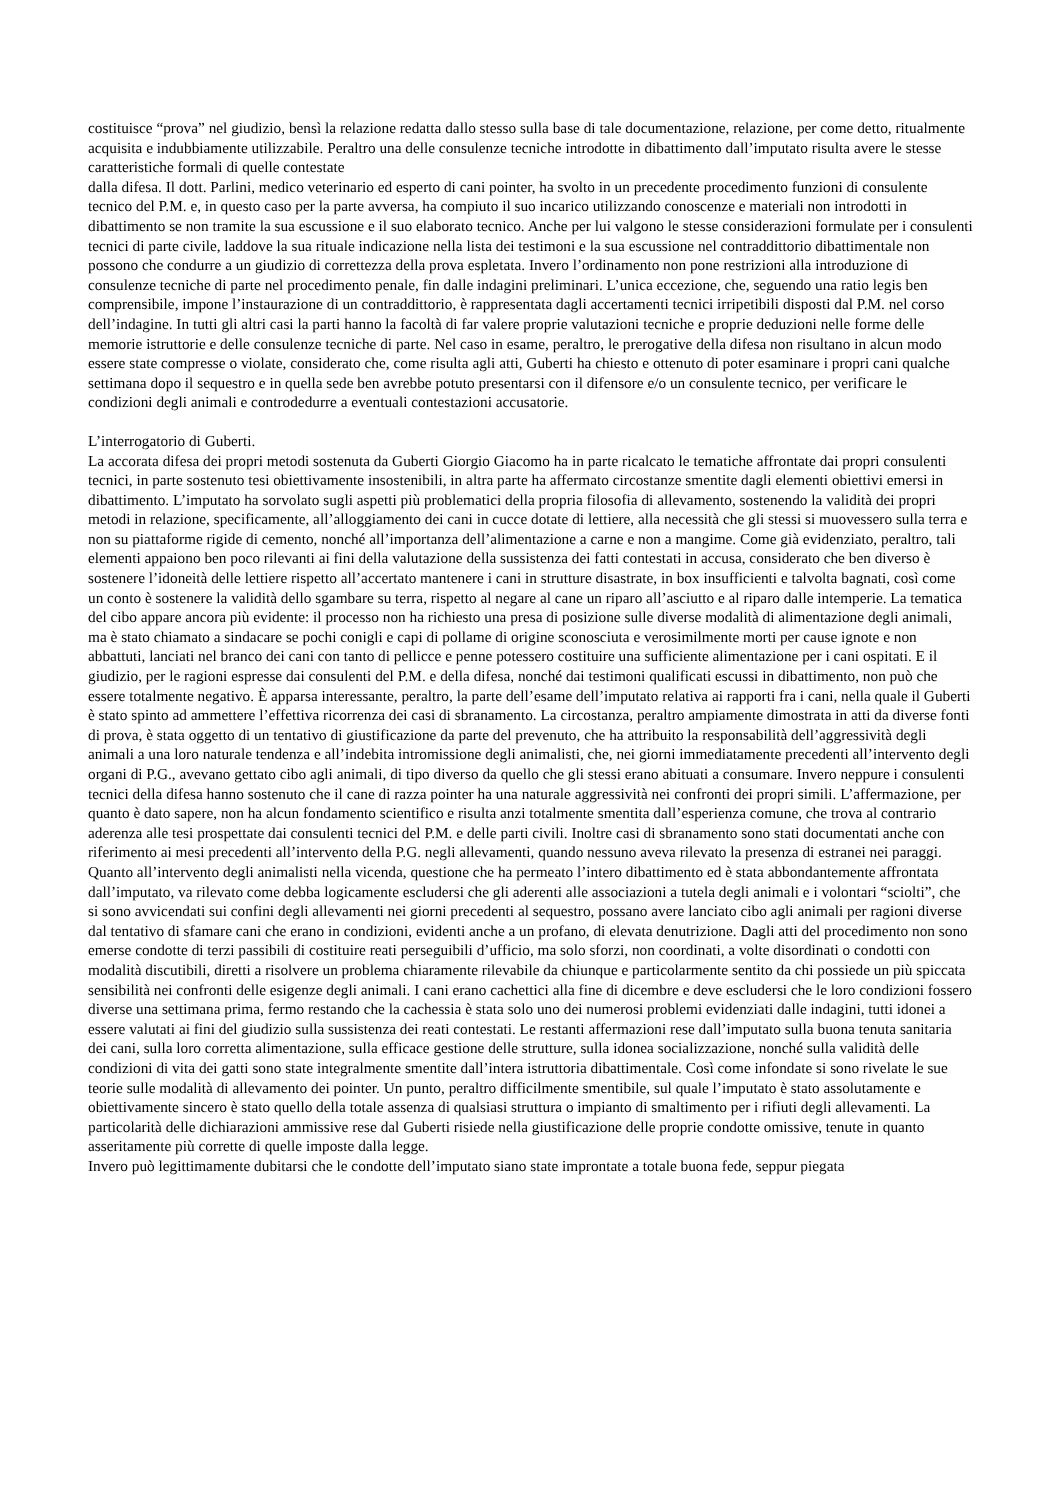costituisce “prova” nel giudizio, bensì la relazione redatta dallo stesso sulla base di tale documentazione, relazione, per come detto, ritualmente acquisita e indubbiamente utilizzabile. Peraltro una delle consulenze tecniche introdotte in dibattimento dall’imputato risulta avere le stesse caratteristiche formali di quelle contestate
dalla difesa. Il dott. Parlini, medico veterinario ed esperto di cani pointer, ha svolto in un precedente procedimento funzioni di consulente tecnico del P.M. e, in questo caso per la parte avversa, ha compiuto il suo incarico utilizzando conoscenze e materiali non introdotti in dibattimento se non tramite la sua escussione e il suo elaborato tecnico. Anche per lui valgono le stesse considerazioni formulate per i consulenti tecnici di parte civile, laddove la sua rituale indicazione nella lista dei testimoni e la sua escussione nel contraddittorio dibattimentale non possono che condurre a un giudizio di correttezza della prova espletata. Invero l’ordinamento non pone restrizioni alla introduzione di consulenze tecniche di parte nel procedimento penale, fin dalle indagini preliminari. L’unica eccezione, che, seguendo una ratio legis ben comprensibile, impone l’instaurazione di un contraddittorio, è rappresentata dagli accertamenti tecnici irripetibili disposti dal P.M. nel corso dell’indagine. In tutti gli altri casi la parti hanno la facoltà di far valere proprie valutazioni tecniche e proprie deduzioni nelle forme delle memorie istruttorie e delle consulenze tecniche di parte. Nel caso in esame, peraltro, le prerogative della difesa non risultano in alcun modo essere state compresse o violate, considerato che, come risulta agli atti, Guberti ha chiesto e ottenuto di poter esaminare i propri cani qualche settimana dopo il sequestro e in quella sede ben avrebbe potuto presentarsi con il difensore e/o un consulente tecnico, per verificare le condizioni degli animali e controdedurre a eventuali contestazioni accusatorie.
L’interrogatorio di Guberti.
La accorata difesa dei propri metodi sostenuta da Guberti Giorgio Giacomo ha in parte ricalcato le tematiche affrontate dai propri consulenti tecnici, in parte sostenuto tesi obiettivamente insostenibili, in altra parte ha affermato circostanze smentite dagli elementi obiettivi emersi in dibattimento. L’imputato ha sorvolato sugli aspetti più problematici della propria filosofia di allevamento, sostenendo la validità dei propri metodi in relazione, specificamente, all’alloggiamento dei cani in cucce dotate di lettiere, alla necessità che gli stessi si muovessero sulla terra e non su piattaforme rigide di cemento, nonché all’importanza dell’alimentazione a carne e non a mangime. Come già evidenziato, peraltro, tali elementi appaiono ben poco rilevanti ai fini della valutazione della sussistenza dei fatti contestati in accusa, considerato che ben diverso è sostenere l’idoneità delle lettiere rispetto all’accertato mantenere i cani in strutture disastrate, in box insufficienti e talvolta bagnati, così come un conto è sostenere la validità dello sgambare su terra, rispetto al negare al cane un riparo all’asciutto e al riparo dalle intemperie. La tematica del cibo appare ancora più evidente: il processo non ha richiesto una presa di posizione sulle diverse modalità di alimentazione degli animali, ma è stato chiamato a sindacare se pochi conigli e capi di pollame di origine sconosciuta e verosimilmente morti per cause ignote e non abbattuti, lanciati nel branco dei cani con tanto di pellicce e penne potessero costituire una sufficiente alimentazione per i cani ospitati. E il giudizio, per le ragioni espresse dai consulenti del P.M. e della difesa, nonché dai testimoni qualificati escussi in dibattimento, non può che essere totalmente negativo. È apparsa interessante, peraltro, la parte dell’esame dell’imputato relativa ai rapporti fra i cani, nella quale il Guberti è stato spinto ad ammettere l’effettiva ricorrenza dei casi di sbranamento. La circostanza, peraltro ampiamente dimostrata in atti da diverse fonti di prova, è stata oggetto di un tentativo di giustificazione da parte del prevenuto, che ha attribuito la responsabilità dell’aggressività degli animali a una loro naturale tendenza e all’indebita intromissione degli animalisti, che, nei giorni immediatamente precedenti all’intervento degli organi di P.G., avevano gettato cibo agli animali, di tipo diverso da quello che gli stessi erano abituati a consumare. Invero neppure i consulenti tecnici della difesa hanno sostenuto che il cane di razza pointer ha una naturale aggressività nei confronti dei propri simili. L’affermazione, per quanto è dato sapere, non ha alcun fondamento scientifico e risulta anzi totalmente smentita dall’esperienza comune, che trova al contrario aderenza alle tesi prospettate dai consulenti tecnici del P.M. e delle parti civili. Inoltre casi di sbranamento sono stati documentati anche con riferimento ai mesi precedenti all’intervento della P.G. negli allevamenti, quando nessuno aveva rilevato la presenza di estranei nei paraggi. Quanto all’intervento degli animalisti nella vicenda, questione che ha permeato l’intero dibattimento ed è stata abbondantemente affrontata dall’imputato, va rilevato come debba logicamente escludersi che gli aderenti alle associazioni a tutela degli animali e i volontari “sciolti”, che si sono avvicendati sui confini degli allevamenti nei giorni precedenti al sequestro, possano avere lanciato cibo agli animali per ragioni diverse dal tentativo di sfamare cani che erano in condizioni, evidenti anche a un profano, di elevata denutrizione. Dagli atti del procedimento non sono emerse condotte di terzi passibili di costituire reati perseguibili d’ufficio, ma solo sforzi, non coordinati, a volte disordinati o condotti con modalità discutibili, diretti a risolvere un problema chiaramente rilevabile da chiunque e particolarmente sentito da chi possiede un più spiccata sensibilità nei confronti delle esigenze degli animali. I cani erano cachettici alla fine di dicembre e deve escludersi che le loro condizioni fossero diverse una settimana prima, fermo restando che la cachessia è stata solo uno dei numerosi problemi evidenziati dalle indagini, tutti idonei a essere valutati ai fini del giudizio sulla sussistenza dei reati contestati. Le restanti affermazioni rese dall’imputato sulla buona tenuta sanitaria dei cani, sulla loro corretta alimentazione, sulla efficace gestione delle strutture, sulla idonea socializzazione, nonché sulla validità delle condizioni di vita dei gatti sono state integralmente smentite dall’intera istruttoria dibattimentale. Così come infondate si sono rivelate le sue teorie sulle modalità di allevamento dei pointer. Un punto, peraltro difficilmente smentibile, sul quale l’imputato è stato assolutamente e obiettivamente sincero è stato quello della totale assenza di qualsiasi struttura o impianto di smaltimento per i rifiuti degli allevamenti. La particolarità delle dichiarazioni ammissive rese dal Guberti risiede nella giustificazione delle proprie condotte omissive, tenute in quanto asseritamente più corrette di quelle imposte dalla legge.
Invero può legittimamente dubitarsi che le condotte dell’imputato siano state improntate a totale buona fede, seppur piegata